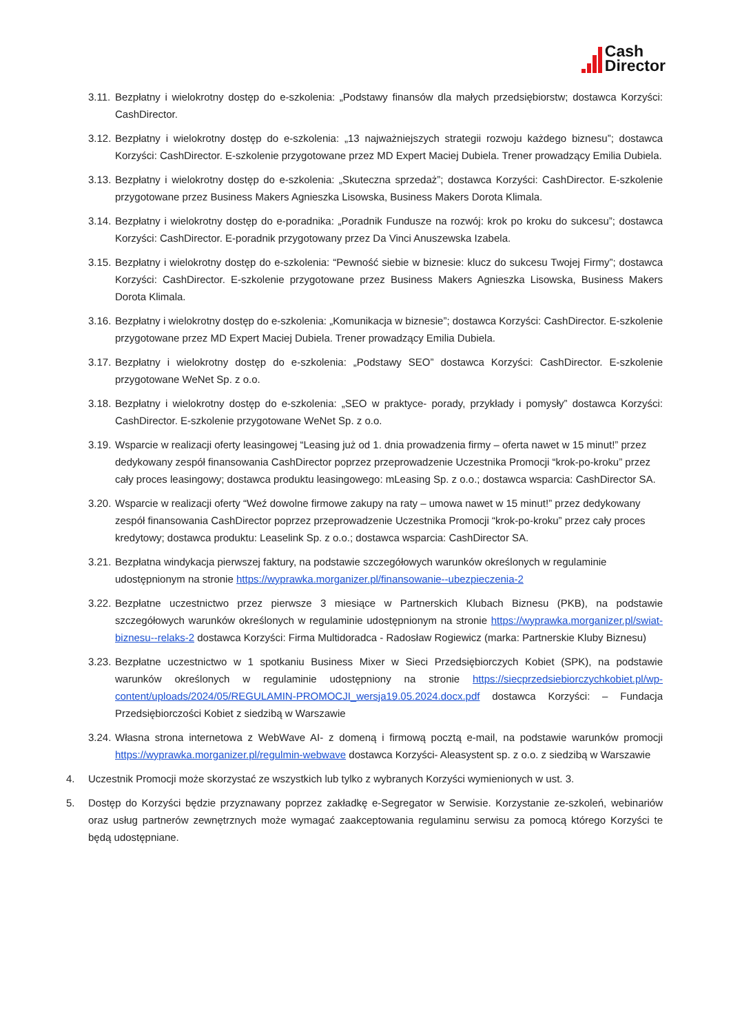Cash
Director
3.11.
Bezpłatny i wielokrotny dostęp do e-szkolenia: „Podstawy finansów dla małych przedsiębiorstw; dostawca Korzyści: CashDirector.
3.12.
Bezpłatny i wielokrotny dostęp do e-szkolenia: „13 najważniejszych strategii rozwoju każdego biznesu”; dostawca Korzyści: CashDirector. E-szkolenie przygotowane przez MD Expert Maciej Dubiela. Trener prowadzący Emilia Dubiela.
3.13.
Bezpłatny i wielokrotny dostęp do e-szkolenia: „Skuteczna sprzedaż”; dostawca Korzyści: CashDirector. E-szkolenie przygotowane przez Business Makers Agnieszka Lisowska, Business Makers Dorota Klimala.
3.14.
Bezpłatny i wielokrotny dostęp do e-poradnika: „Poradnik Fundusze na rozwój: krok po kroku do sukcesu”; dostawca Korzyści: CashDirector. E-poradnik przygotowany przez Da Vinci Anuszewska Izabela.
3.15.
Bezpłatny i wielokrotny dostęp do e-szkolenia: “Pewność siebie w biznesie: klucz do sukcesu Twojej Firmy”; dostawca Korzyści: CashDirector. E-szkolenie przygotowane przez Business Makers Agnieszka Lisowska, Business Makers Dorota Klimala.
3.16.
Bezpłatny i wielokrotny dostęp do e-szkolenia: „Komunikacja w biznesie”; dostawca Korzyści: CashDirector. E-szkolenie przygotowane przez MD Expert Maciej Dubiela. Trener prowadzący Emilia Dubiela.
3.17.
Bezpłatny i wielokrotny dostęp do e-szkolenia: „Podstawy SEO” dostawca Korzyści: CashDirector. E-szkolenie przygotowane WeNet Sp. z o.o.
3.18.
Bezpłatny i wielokrotny dostęp do e-szkolenia: „SEO w praktyce- porady, przykłady i pomysły” dostawca Korzyści: CashDirector. E-szkolenie przygotowane WeNet Sp. z o.o.
3.19.
Wsparcie w realizacji oferty leasingowej “Leasing już od 1. dnia prowadzenia firmy – oferta nawet w 15 minut!” przez dedykowany zespół finansowania CashDirector poprzez przeprowadzenie Uczestnika Promocji “krok-po-kroku” przez cały proces leasingowy; dostawca produktu leasingowego: mLeasing Sp. z o.o.; dostawca wsparcia: CashDirector SA.
3.20.
Wsparcie w realizacji oferty “Weź dowolne firmowe zakupy na raty – umowa nawet w 15 minut!” przez dedykowany zespół finansowania CashDirector poprzez przeprowadzenie Uczestnika Promocji “krok-po-kroku” przez cały proces kredytowy; dostawca produktu: Leaselink Sp. z o.o.; dostawca wsparcia: CashDirector SA.
3.21.
Bezpłatna windykacja pierwszej faktury, na podstawie szczegółowych warunków określonych w regulaminie udostępnionym na stronie https://wyprawka.morganizer.pl/finansowanie--ubezpieczenia-2
3.22.
Bezpłatne uczestnictwo przez pierwsze 3 miesiące w Partnerskich Klubach Biznesu (PKB), na podstawie szczegółowych warunków określonych w regulaminie udostępnionym na stronie https://wyprawka.morganizer.pl/swiat-biznesu--relaks-2 dostawca Korzyści: Firma Multidoradca - Radosław Rogiewicz (marka: Partnerskie Kluby Biznesu)
3.23.
Bezpłatne uczestnictwo w 1 spotkaniu Business Mixer w Sieci Przedsiębiorczych Kobiet (SPK), na podstawie warunków określonych w regulaminie udostępniony na stronie https://siecprzedsiebiorczychkobiet.pl/wp-content/uploads/2024/05/REGULAMIN-PROMOCJI_wersja19.05.2024.docx.pdf dostawca Korzyści: – Fundacja Przedsiębiorczości Kobiet z siedzibą w Warszawie
3.24.
Własna strona internetowa z WebWave AI- z domeną i firmową pocztą e-mail, na podstawie warunków promocji https://wyprawka.morganizer.pl/regulmin-webwave dostawca Korzyści- Aleasystent sp. z o.o. z siedzibą w Warszawie
4. Uczestnik Promocji może skorzystać ze wszystkich lub tylko z wybranych Korzyści wymienionych w ust. 3.
5. Dostęp do Korzyści będzie przyznawany poprzez zakładkę e-Segregator w Serwisie. Korzystanie ze-szkoleń, webinariów oraz usług partnerów zewnętrznych może wymagać zaakceptowania regulaminu serwisu za pomocą którego Korzyści te będą udostępniane.